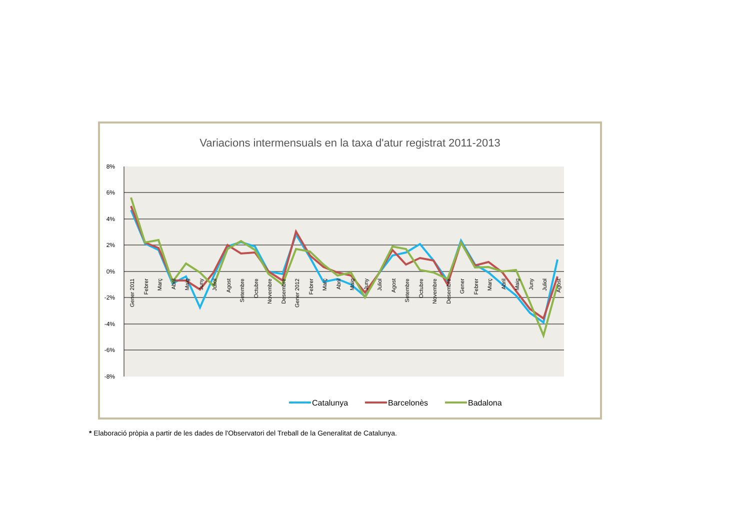Variacions intermensuals en la taxa d'atur registrat 2011-2013
8%
6%
4%
2%
0%
-2%
-4%
-6%
-8%
Gener 2011
Febrer
Març
Abril
Maig
Juny
Juliol
Agost
Setembre
Octubre
Novembre
Desembre
Gener 2012
Febrer
Març
Abril
Maig
Juny
Juliol
Agost
Setembre
Octubre
Novembre
Desembre
Gener
Febrer
Març
Abril
Maig
Juny
Juliol
Agost
Catalunya
Barcelonès
Badalona
* Elaboració pròpia a partir de les dades de l'Observatori del Treball de la Generalitat de Catalunya.